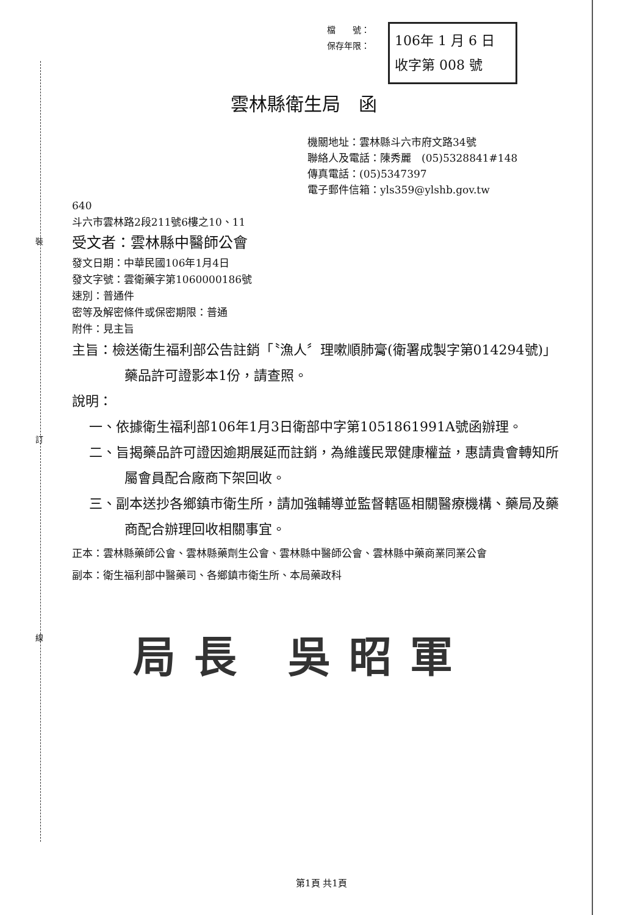裝
訂
線
檔　　號：
保存年限：
106年 1 月 6 日
收字第 008 號
雲林縣衛生局　函
機關地址：雲林縣斗六市府文路34號
聯絡人及電話：陳秀麗　(05)5328841#148
傳真電話：(05)5347397
電子郵件信箱：yls359@ylshb.gov.tw
640
斗六市雲林路2段211號6樓之10、11
受文者：雲林縣中醫師公會
發文日期：中華民國106年1月4日
發文字號：雲衛藥字第1060000186號
速別：普通件
密等及解密條件或保密期限：普通
附件：見主旨
主旨：檢送衛生福利部公告註銷「〝漁人〞理嗽順肺膏(衛署成製字第014294號)」藥品許可證影本1份，請查照。
說明：
一、依據衛生福利部106年1月3日衛部中字第1051861991A號函辦理。
二、旨揭藥品許可證因逾期展延而註銷，為維護民眾健康權益，惠請貴會轉知所屬會員配合廠商下架回收。
三、副本送抄各鄉鎮市衛生所，請加強輔導並監督轄區相關醫療機構、藥局及藥商配合辦理回收相關事宜。
正本：雲林縣藥師公會、雲林縣藥劑生公會、雲林縣中醫師公會、雲林縣中藥商業同業公會
副本：衛生福利部中醫藥司、各鄉鎮市衛生所、本局藥政科
局長 吳昭軍
第1頁 共1頁